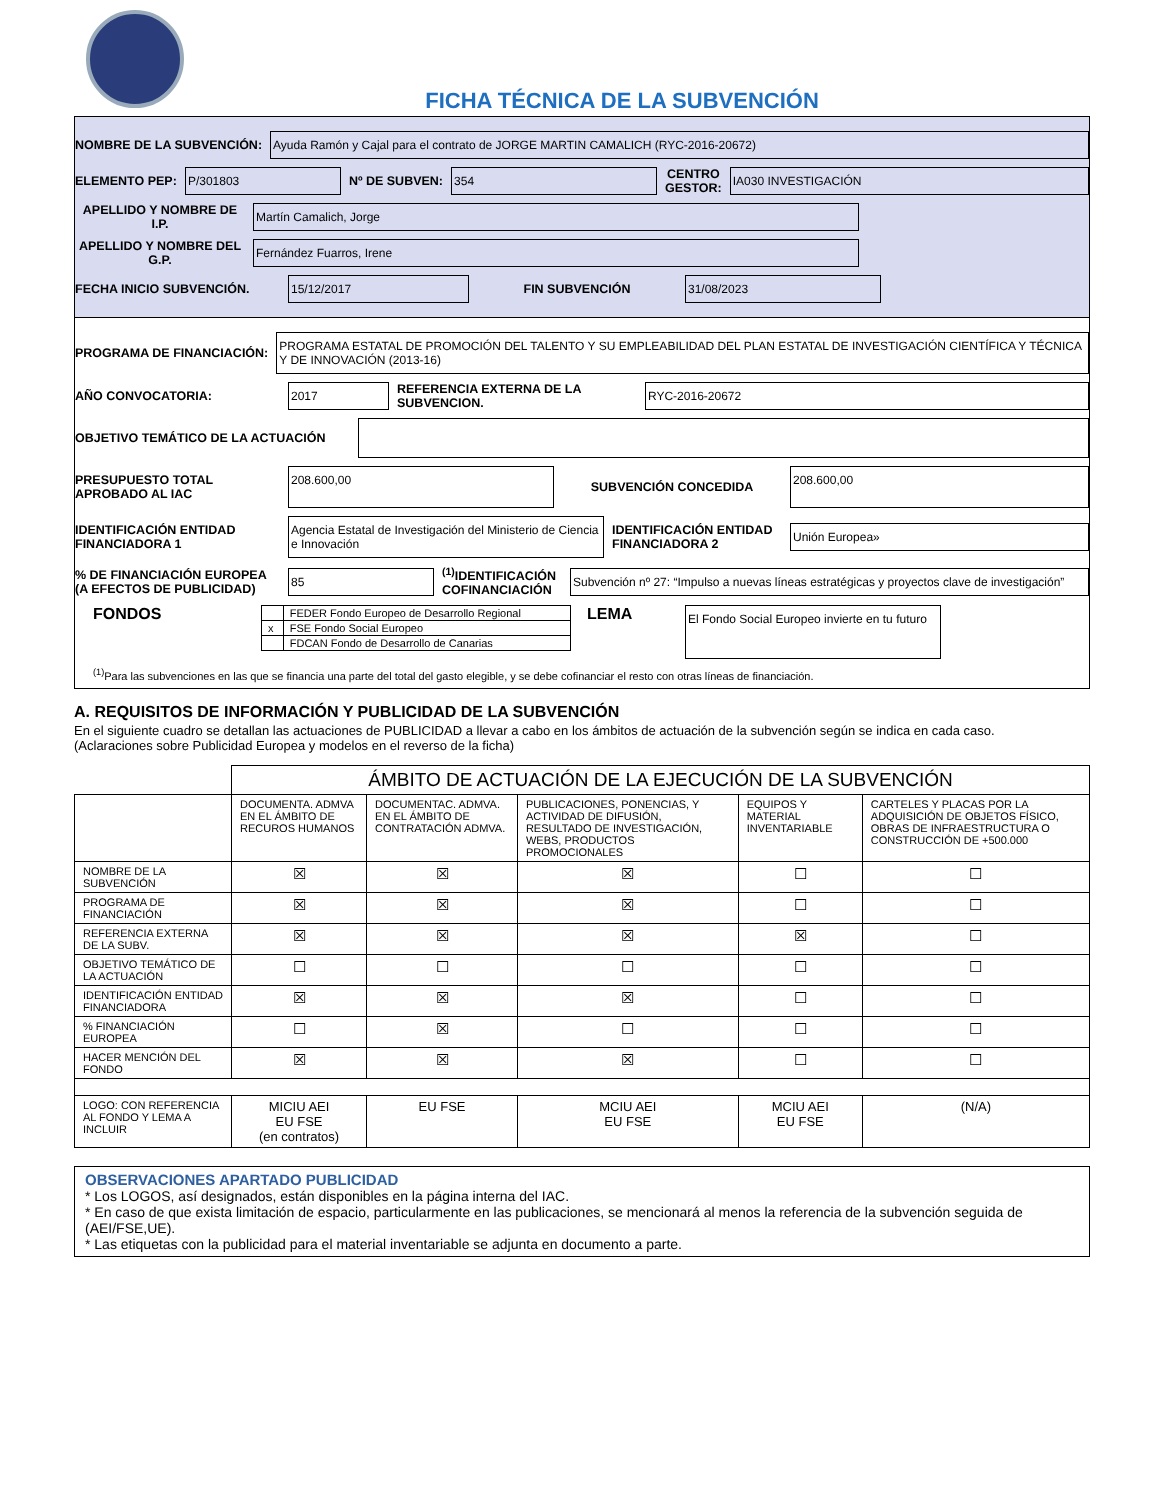FICHA TÉCNICA DE LA SUBVENCIÓN
NOMBRE DE LA SUBVENCIÓN: Ayuda Ramón y Cajal para el contrato de JORGE MARTIN CAMALICH (RYC-2016-20672)
ELEMENTO PEP: P/301803 Nº DE SUBVEN: 354 CENTRO
GESTOR: IA030 INVESTIGACIÓN
APELLIDO Y NOMBRE DE I.P. Martín Camalich, Jorge
APELLIDO Y NOMBRE DEL G.P. Fernández Fuarros, Irene
FECHA INICIO SUBVENCIÓN. 15/12/2017 FIN SUBVENCIÓN 31/08/2023
PROGRAMA DE FINANCIACIÓN: PROGRAMA ESTATAL DE PROMOCIÓN DEL TALENTO Y SU EMPLEABILIDAD DEL PLAN ESTATAL DE INVESTIGACIÓN CIENTÍFICA Y TÉCNICA Y DE INNOVACIÓN (2013-16)
AÑO CONVOCATORIA: 2017 REFERENCIA EXTERNA DE LA SUBVENCION. RYC-2016-20672
OBJETIVO TEMÁTICO DE LA ACTUACIÓN
PRESUPUESTO TOTAL APROBADO AL IAC 208.600,00 SUBVENCIÓN CONCEDIDA 208.600,00
IDENTIFICACIÓN ENTIDAD FINANCIADORA 1 Agencia Estatal de Investigación del Ministerio de Ciencia e Innovación IDENTIFICACIÓN ENTIDAD FINANCIADORA 2 Unión Europea»
% DE FINANCIACIÓN EUROPEA (A EFECTOS DE PUBLICIDAD) 85<sup>(1)</sup>IDENTIFICACIÓN COFINANCIACIÓN Subvención nº 27: “Impulso a nuevas líneas estratégicas y proyectos clave de investigación”
FONDOS
| | FEDER Fondo Europeo de Desarrollo Regional |
| x | FSE Fondo Social Europeo |
| | FDCAN Fondo de Desarrollo de Canarias |
LEMA El Fondo Social Europeo invierte en tu futuro
<sup>(1)</sup> Para las subvenciones en las que se financia una parte del total del gasto elegible, y se debe cofinanciar el resto con otras líneas de financiación.
A. REQUISITOS DE INFORMACIÓN Y PUBLICIDAD DE LA SUBVENCIÓN
En el siguiente cuadro se detallan las actuaciones de PUBLICIDAD a llevar a cabo en los ámbitos de actuación de la subvención según se indica en cada caso.
(Aclaraciones sobre Publicidad Europea y modelos en el reverso de la ficha)
| | ÁMBITO DE ACTUACIÓN DE LA EJECUCIÓN DE LA SUBVENCIÓN | | | | |
| | DOCUMENTA. ADMVA EN EL ÁMBITO DE RECUROS HUMANOS | DOCUMENTAC. ADMVA. EN EL ÁMBITO DE CONTRATACIÓN ADMVA. | PUBLICACIONES, PONENCIAS, Y ACTIVIDAD DE DIFUSIÓN, RESULTADO DE INVESTIGACIÓN, WEBS, PRODUCTOS PROMOCIONALES | EQUIPOS Y MATERIAL INVENTARIABLE | CARTELES Y PLACAS POR LA ADQUISICIÓN DE OBJETOS FÍSICO, OBRAS DE INFRAESTRUCTURA O CONSTRUCCIÓN DE +500.000 |
| NOMBRE DE LA SUBVENCIÓN | ☒ | ☒ | ☒ | ☐ | ☐ |
| PROGRAMA DE FINANCIACIÓN | ☒ | ☒ | ☒ | ☐ | ☐ |
| REFERENCIA EXTERNA DE LA SUBV. | ☒ | ☒ | ☒ | ☒ | ☐ |
| OBJETIVO TEMÁTICO DE LA ACTUACIÓN | ☐ | ☐ | ☐ | ☐ | ☐ |
| IDENTIFICACIÓN ENTIDAD FINANCIADORA | ☒ | ☒ | ☒ | ☐ | ☐ |
| % FINANCIACIÓN EUROPEA | ☐ | ☒ | ☐ | ☐ | ☐ |
| HACER MENCIÓN DEL FONDO | ☒ | ☒ | ☒ | ☐ | ☐ |
| LOGO: CON REFERENCIA AL FONDO Y LEMA A INCLUIR | MICIU AEI EU FSE (en contratos) | EU FSE | MCIU AEI EU FSE | MCIU AEI EU FSE | (N/A) |
OBSERVACIONES APARTADO PUBLICIDAD
* Los LOGOS, así designados, están disponibles en la página interna del IAC.
* En caso de que exista limitación de espacio, particularmente en las publicaciones, se mencionará al menos la referencia de la subvención seguida de (AEI/FSE,UE).
* Las etiquetas con la publicidad para el material inventariable se adjunta en documento a parte.